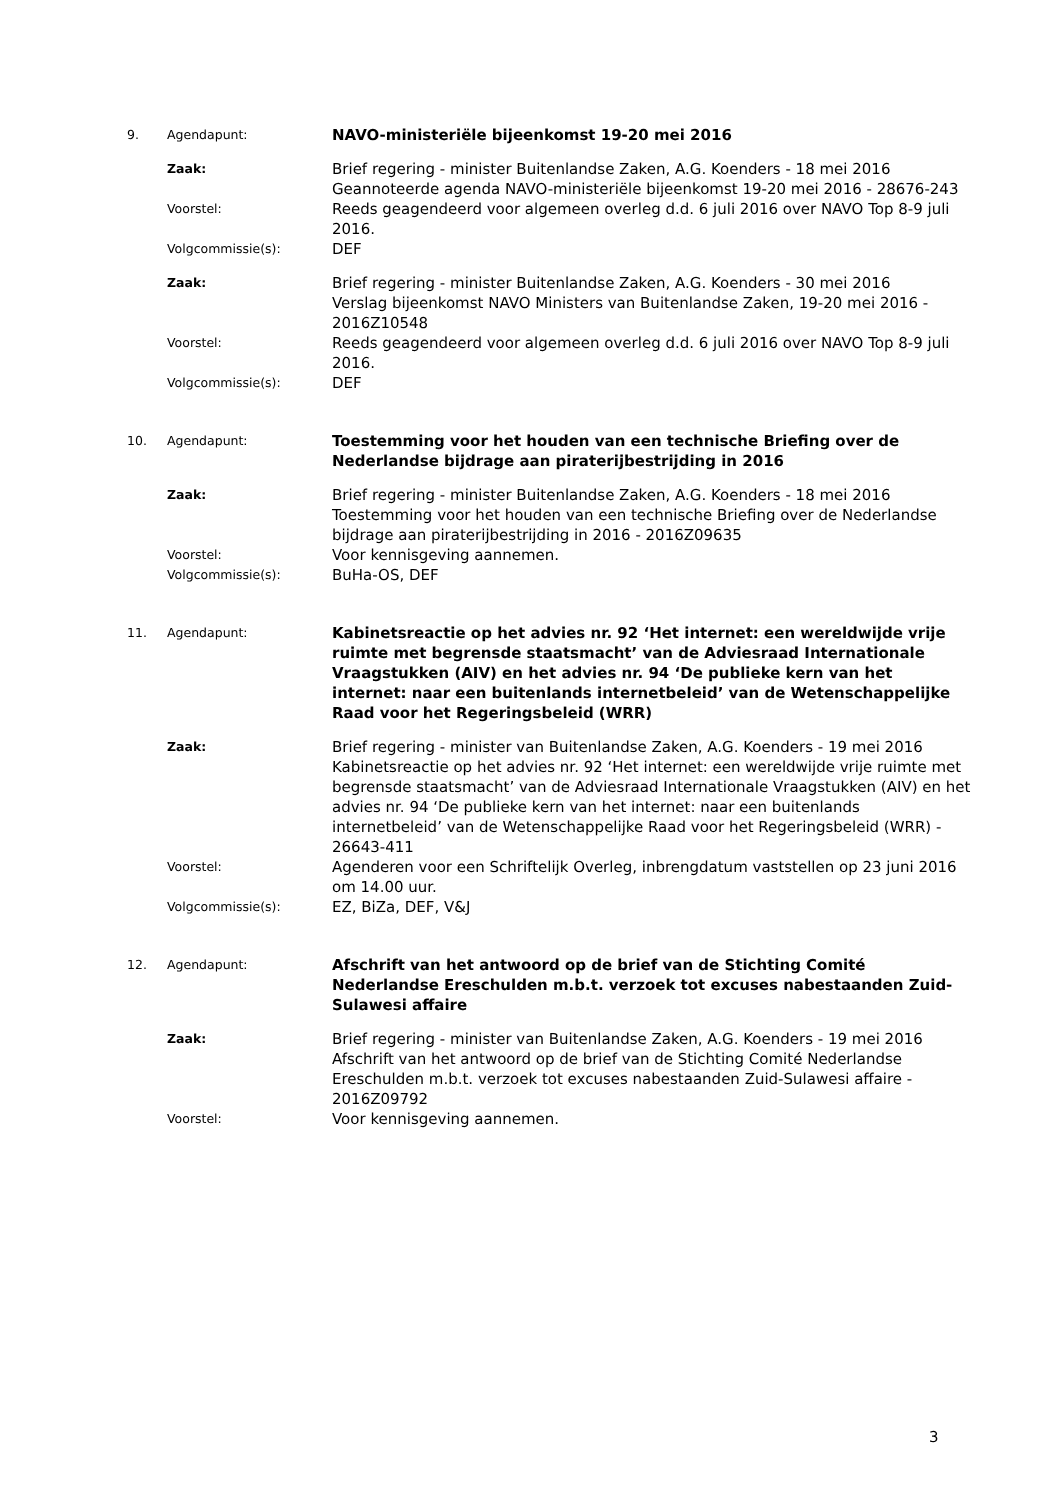9. Agendapunt:
NAVO-ministeriële bijeenkomst 19-20 mei 2016
Zaak:
Brief regering - minister Buitenlandse Zaken, A.G. Koenders - 18 mei 2016
Geannoteerde agenda NAVO-ministeriële bijeenkomst 19-20 mei 2016 - 28676-243
Voorstel:
Reeds geagendeerd voor algemeen overleg d.d. 6 juli 2016 over NAVO Top 8-9 juli 2016.
Volgcommissie(s):
DEF
Zaak:
Brief regering - minister Buitenlandse Zaken, A.G. Koenders - 30 mei 2016
Verslag bijeenkomst NAVO Ministers van Buitenlandse Zaken, 19-20 mei 2016 - 2016Z10548
Voorstel:
Reeds geagendeerd voor algemeen overleg d.d. 6 juli 2016 over NAVO Top 8-9 juli 2016.
Volgcommissie(s):
DEF
10. Agendapunt:
Toestemming voor het houden van een technische Briefing over de Nederlandse bijdrage aan piraterijbestrijding in 2016
Zaak:
Brief regering - minister Buitenlandse Zaken, A.G. Koenders - 18 mei 2016
Toestemming voor het houden van een technische Briefing over de Nederlandse bijdrage aan piraterijbestrijding in 2016 - 2016Z09635
Voorstel:
Voor kennisgeving aannemen.
Volgcommissie(s):
BuHa-OS, DEF
11. Agendapunt:
Kabinetsreactie op het advies nr. 92 ‘Het internet: een wereldwijde vrije ruimte met begrensde staatsmacht’ van de Adviesraad Internationale Vraagstukken (AIV) en het advies nr. 94 ‘De publieke kern van het internet: naar een buitenlands internetbeleid’ van de Wetenschappelijke Raad voor het Regeringsbeleid (WRR)
Zaak:
Brief regering - minister van Buitenlandse Zaken, A.G. Koenders - 19 mei 2016
Kabinetsreactie op het advies nr. 92 ‘Het internet: een wereldwijde vrije ruimte met begrensde staatsmacht’ van de Adviesraad Internationale Vraagstukken (AIV) en het advies nr. 94 ‘De publieke kern van het internet: naar een buitenlands internetbeleid’ van de Wetenschappelijke Raad voor het Regeringsbeleid (WRR) - 26643-411
Voorstel:
Agenderen voor een Schriftelijk Overleg, inbrengdatum vaststellen op 23 juni 2016 om 14.00 uur.
Volgcommissie(s):
EZ, BiZa, DEF, V&J
12. Agendapunt:
Afschrift van het antwoord op de brief van de Stichting Comité Nederlandse Ereschulden m.b.t. verzoek tot excuses nabestaanden Zuid-Sulawesi affaire
Zaak:
Brief regering - minister van Buitenlandse Zaken, A.G. Koenders - 19 mei 2016
Afschrift van het antwoord op de brief van de Stichting Comité Nederlandse Ereschulden m.b.t. verzoek tot excuses nabestaanden Zuid-Sulawesi affaire - 2016Z09792
Voorstel:
Voor kennisgeving aannemen.
3